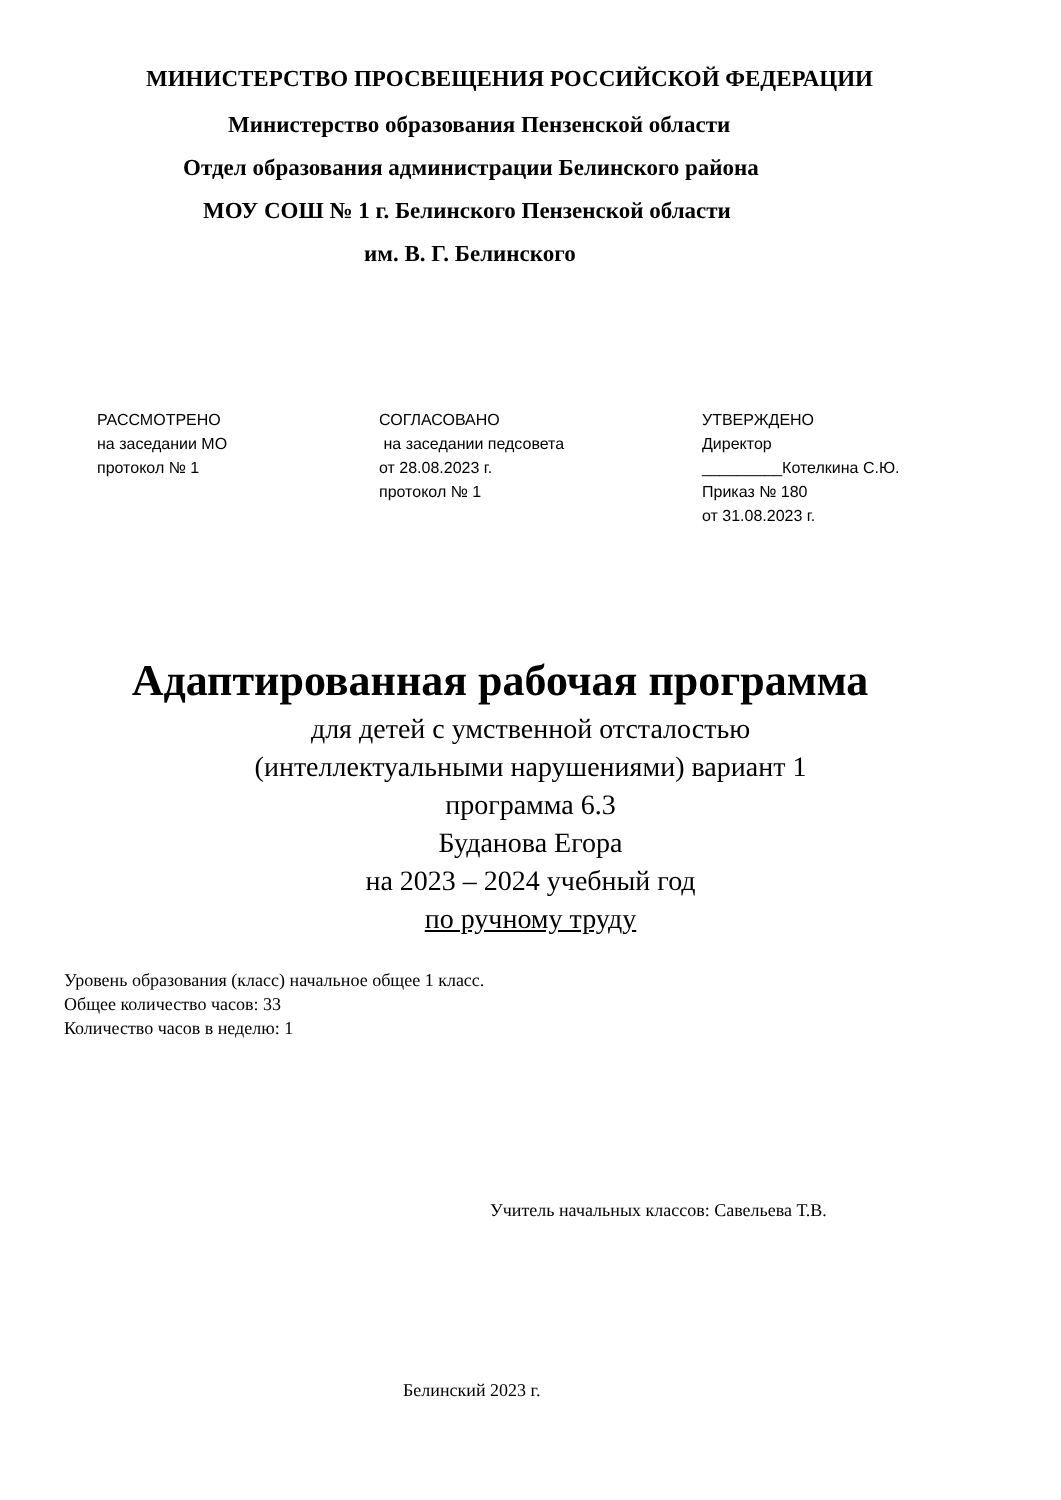МИНИСТЕРСТВО ПРОСВЕЩЕНИЯ РОССИЙСКОЙ ФЕДЕРАЦИИ
Министерство образования Пензенской области
Отдел образования администрации Белинского района
МОУ СОШ № 1 г. Белинского Пензенской области
им. В. Г. Белинского
РАССМОТРЕНО
на заседании МО
протокол № 1
СОГЛАСОВАНО
на заседании педсовета
от 28.08.2023 г.
протокол № 1
УТВЕРЖДЕНО
Директор
_________Котелкина С.Ю.
Приказ № 180
от 31.08.2023 г.
Адаптированная рабочая программа
для детей с умственной отсталостью
(интеллектуальными нарушениями) вариант 1
программа 6.3
Буданова Егора
на 2023 – 2024 учебный год
по ручному труду
Уровень образования (класс) начальное общее 1 класс.
Общее количество часов: 33
Количество часов в неделю: 1
Учитель начальных классов: Савельева Т.В.
Белинский 2023 г.